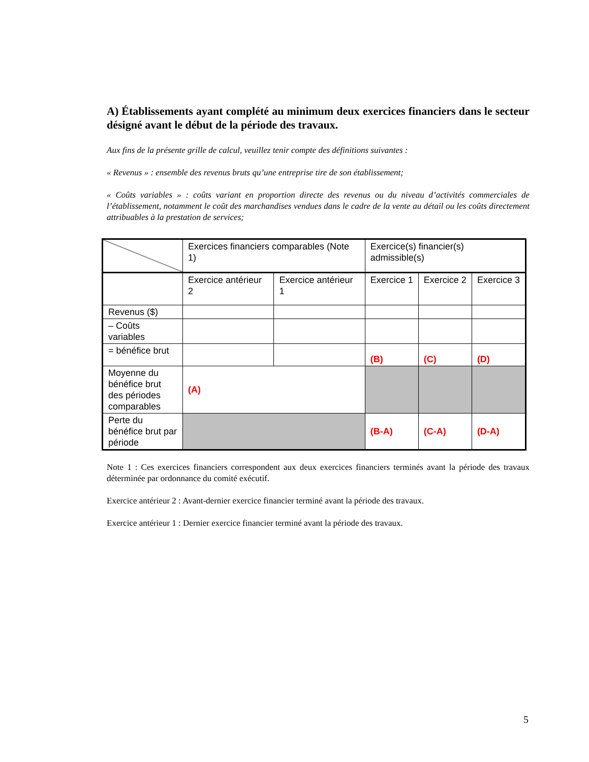A) Établissements ayant complété au minimum deux exercices financiers dans le secteur désigné avant le début de la période des travaux.
Aux fins de la présente grille de calcul, veuillez tenir compte des définitions suivantes :
« Revenus » : ensemble des revenus bruts qu’une entreprise tire de son établissement;
« Coûts variables » : coûts variant en proportion directe des revenus ou du niveau d’activités commerciales de l’établissement, notamment le coût des marchandises vendues dans le cadre de la vente au détail ou les coûts directement attribuables à la prestation de services;
| | Exercices financiers comparables (Note 1) | | Exercice(s) financier(s) admissible(s) | | |
| | Exercice antérieur 2 | Exercice antérieur 1 | Exercice 1 | Exercice 2 | Exercice 3 |
| Revenus ($) | | | | | |
| – Coûts variables | | | | | |
| = bénéfice brut | | | (B) | (C) | (D) |
| Moyenne du bénéfice brut des périodes comparables | (A) | | | | |
| Perte du bénéfice brut par période | | | (B-A) | (C-A) | (D-A) |
Note 1 : Ces exercices financiers correspondent aux deux exercices financiers terminés avant la période des travaux déterminée par ordonnance du comité exécutif.
Exercice antérieur 2 : Avant-dernier exercice financier terminé avant la période des travaux.
Exercice antérieur 1 : Dernier exercice financier terminé avant la période des travaux.
5